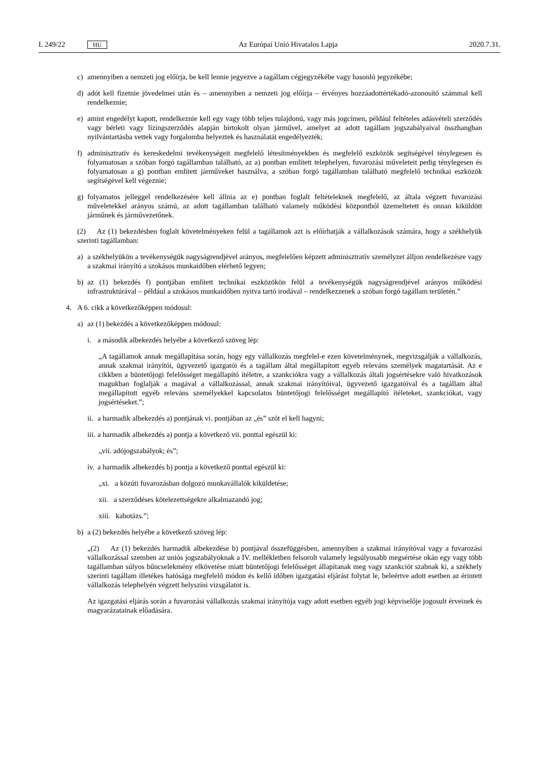L 249/22 HU Az Európai Unió Hivatalos Lapja 2020.7.31.
c) amennyiben a nemzeti jog előírja, be kell lennie jegyezve a tagállam cégjegyzékébe vagy hasonló jegyzékébe;
d) adót kell fizetnie jövedelmei után és – amennyiben a nemzeti jog előírja – érvényes hozzáadottértékadó-azonosító számmal kell rendelkeznie;
e) amint engedélyt kapott, rendelkeznie kell egy vagy több teljes tulajdonú, vagy más jogcímen, például feltételes adásvételi szerződés vagy bérleti vagy lízingszerződés alapján birtokolt olyan járművel, amelyet az adott tagállam jogszabályaival összhangban nyilvántartásba vettek vagy forgalomba helyeztek és használatát engedélyezték;
f) adminisztratív és kereskedelmi tevékenységeit megfelelő létesítményekben és megfelelő eszközök segítségével ténylegesen és folyamatosan a szóban forgó tagállamban található, az a) pontban említett telephelyen, fuvarozási műveleteit pedig ténylegesen és folyamatosan a g) pontban említett járműveket használva, a szóban forgó tagállamban található megfelelő technikai eszközök segítségével kell végeznie;
g) folyamatos jelleggel rendelkezésére kell állnia az e) pontban foglalt feltételeknek megfelelő, az általa végzett fuvarozási műveletekkel arányos számú, az adott tagállamban található valamely működési központból üzemeltetett és onnan kiküldött járműnek és járművezetőnek.
(2) Az (1) bekezdésben foglalt követelményeken felül a tagállamok azt is előírhatják a vállalkozások számára, hogy a székhelyük szerinti tagállamban:
a) a székhelyükön a tevékenységük nagyságrendjével arányos, megfelelően képzett adminisztratív személyzet álljon rendelkezésre vagy a szakmai irányító a szokásos munkaidőben elérhető legyen;
b) az (1) bekezdés f) pontjában említett technikai eszközökön felül a tevékenységük nagyságrendjével arányos működési infrastruktúrával – például a szokásos munkaidőben nyitva tartó irodával – rendelkezzenek a szóban forgó tagállam területén.”
4. A 6. cikk a következőképpen módosul:
a) az (1) bekezdés a következőképpen módosul:
i. a második albekezdés helyébe a következő szöveg lép:
„A tagállamok annak megállapítása során, hogy egy vállalkozás megfelel-e ezen követelménynek, megvizsgálják a vállalkozás, annak szakmai irányítói, ügyvezető igazgatói és a tagállam által megállapított egyéb releváns személyek magatartását. Az e cikkben a büntetőjogi felelősséget megállapító ítéletre, a szankciókra vagy a vállalkozás általi jogsértésekre való hivatkozások magukban foglalják a magával a vállalkozással, annak szakmai irányítóival, ügyvezető igazgatóival és a tagállam által megállapított egyéb releváns személyekkel kapcsolatos büntetőjogi felelősséget megállapító ítéleteket, szankciókat, vagy jogsértéseket.”;
ii. a harmadik albekezdés a) pontjának vi. pontjában az „és” szót el kell hagyni;
iii. a harmadik albekezdés a) pontja a következő vii. ponttal egészül ki:
„vii. adójogszabályok; és”;
iv. a harmadik albekezdés b) pontja a következő ponttal egészül ki:
„xi. a közúti fuvarozásban dolgozó munkavállalók kiküldetése;
xii. a szerződéses kötelezettségekre alkalmazandó jog;
xiii. kabotázs.”;
b) a (2) bekezdés helyébe a következő szöveg lép:
„(2) Az (1) bekezdés harmadik albekezdése b) pontjával összefüggésben, amennyiben a szakmai irányítóval vagy a fuvarozási vállalkozással szemben az uniós jogszabályoknak a IV. mellékletben felsorolt valamely legsúlyosabb megsértése okán egy vagy több tagállamban súlyos bűncselekmény elkövetése miatt büntetőjogi felelősséget állapítanak meg vagy szankciót szabnak ki, a székhely szerinti tagállam illetékes hatósága megfelelő módon és kellő időben igazgatási eljárást folytat le, beleértve adott esetben az érintett vállalkozás telephelyén végzett helyszíni vizsgálatot is.
Az igazgatási eljárás során a fuvarozási vállalkozás szakmai irányítója vagy adott esetben egyéb jogi képviselője jogosult érveinek és magyarázatainak előadására.